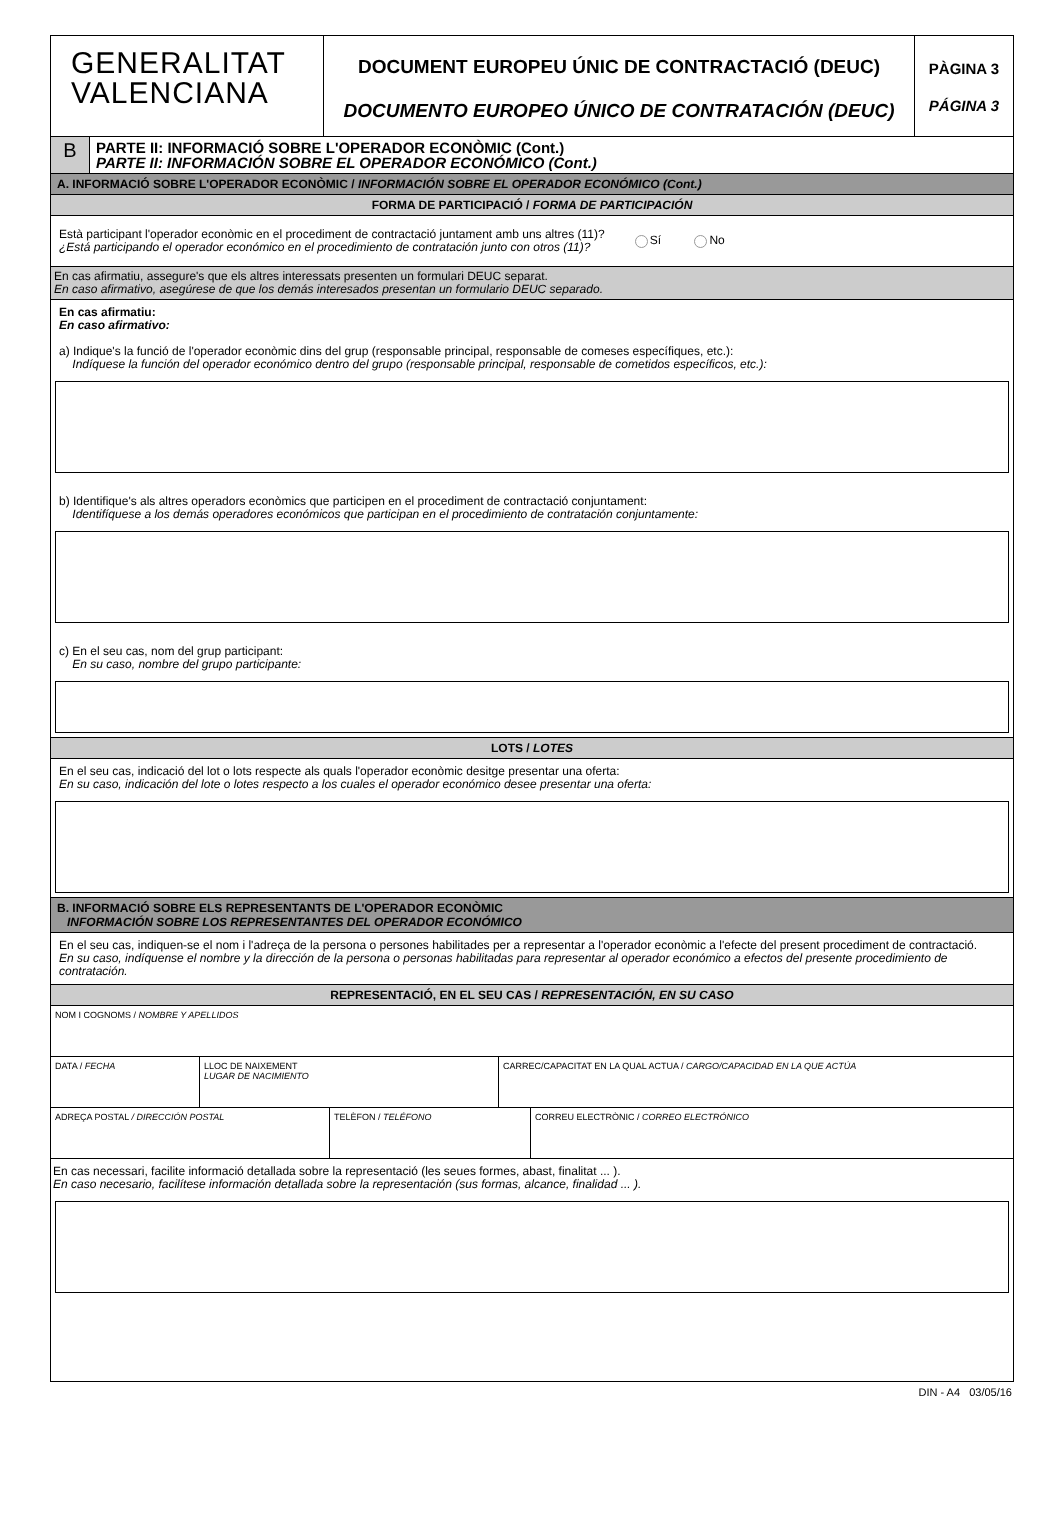GENERALITAT
VALENCIANA
DOCUMENT EUROPEU ÚNIC DE CONTRACTACIÓ (DEUC)
DOCUMENTO EUROPEO ÚNICO DE CONTRATACIÓN (DEUC)
PÀGINA 3
PÁGINA 3
B
PARTE II: INFORMACIÓ SOBRE L'OPERADOR ECONÒMIC (Cont.)
PARTE II: INFORMACIÓN SOBRE EL OPERADOR ECONÓMICO (Cont.)
A. INFORMACIÓ SOBRE L'OPERADOR ECONÒMIC / INFORMACIÓN SOBRE EL OPERADOR ECONÓMICO (Cont.)
FORMA DE PARTICIPACIÓ / FORMA DE PARTICIPACIÓN
Està participant l'operador econòmic en el procediment de contractació juntament amb uns altres (11)?
¿Está participando el operador económico en el procedimiento de contratación junto con otros (11)?
Sí No
En cas afirmatiu, assegure's que els altres interessats presenten un formulari DEUC separat.
En caso afirmativo, asegúrese de que los demás interesados presentan un formulario DEUC separado.
En cas afirmatiu:
En caso afirmativo:
a) Indique's la funció de l'operador econòmic dins del grup (responsable principal, responsable de comeses específiques, etc.):
Indíquese la función del operador económico dentro del grupo (responsable principal, responsable de cometidos específicos, etc.):
b) Identifique's als altres operadors econòmics que participen en el procediment de contractació conjuntament:
Identifíquese a los demás operadores económicos que participan en el procedimiento de contratación conjuntamente:
c) En el seu cas, nom del grup participant:
En su caso, nombre del grupo participante:
LOTS / LOTES
En el seu cas, indicació del lot o lots respecte als quals l'operador econòmic desitge presentar una oferta:
En su caso, indicación del lote o lotes respecto a los cuales el operador económico desee presentar una oferta:
B. INFORMACIÓ SOBRE ELS REPRESENTANTS DE L'OPERADOR ECONÒMIC
INFORMACIÓN SOBRE LOS REPRESENTANTES DEL OPERADOR ECONÓMICO
En el seu cas, indiquen-se el nom i l'adreça de la persona o persones habilitades per a representar a l'operador econòmic a l'efecte del present procediment de contractació.
En su caso, indíquense el nombre y la dirección de la persona o personas habilitadas para representar al operador económico a efectos del presente procedimiento de contratación.
REPRESENTACIÓ, EN EL SEU CAS / REPRESENTACIÓN, EN SU CASO
NOM I COGNOMS / NOMBRE Y APELLIDOS
DATA / FECHA LLOC DE NAIXEMENT
LUGAR DE NACIMIENTO
CARREC/CAPACITAT EN LA QUAL ACTUA / CARGO/CAPACIDAD EN LA QUE ACTÚA
ADREÇA POSTAL / DIRECCIÓN POSTAL TELÈFON / TELÉFONO CORREU ELECTRÒNIC / CORREO ELECTRÓNICO
En cas necessari, facilite informació detallada sobre la representació (les seues formes, abast, finalitat ... ).
En caso necesario, facilítese información detallada sobre la representación (sus formas, alcance, finalidad ... ).
DIN - A4 03/05/16